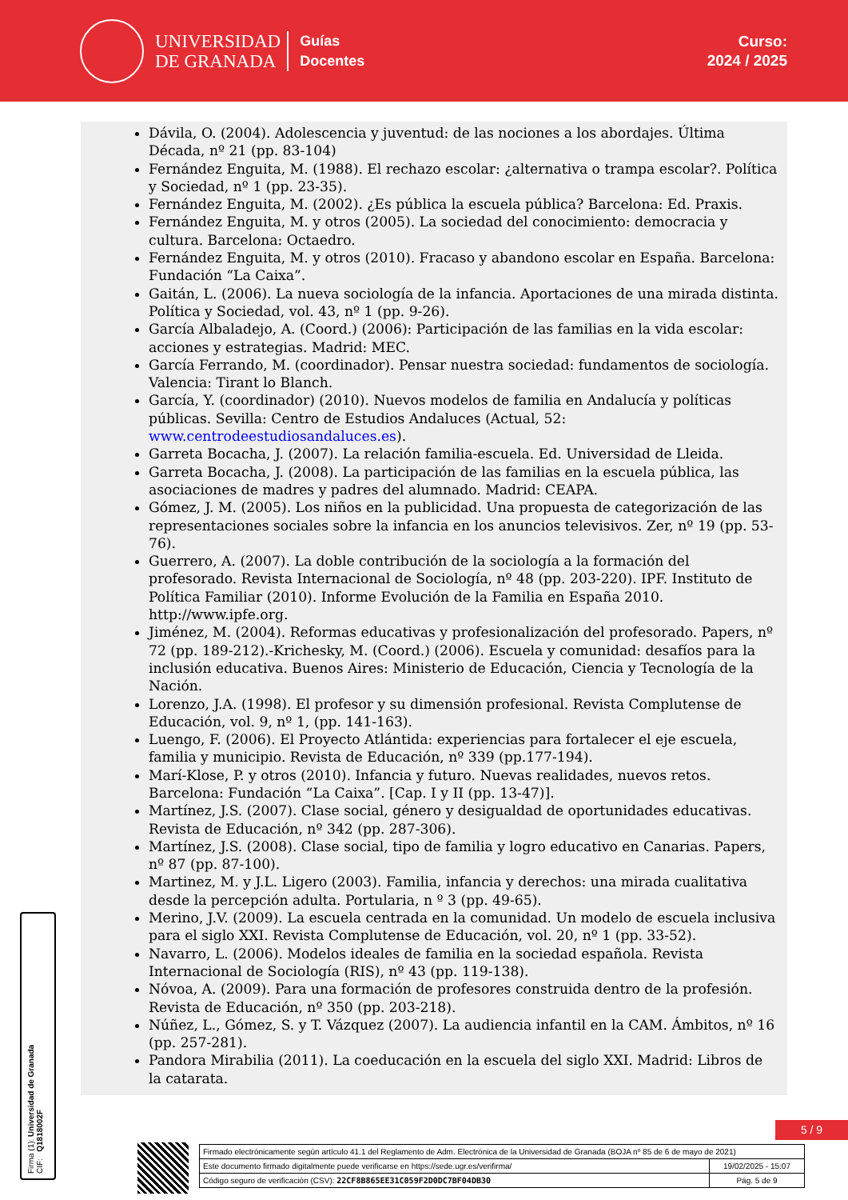UNIVERSIDAD
DE GRANADA
Guías
Docentes
Curso:
2024 / 2025
Dávila, O. (2004). Adolescencia y juventud: de las nociones a los abordajes. Última Década, nº 21 (pp. 83-104)
Fernández Enguita, M. (1988). El rechazo escolar: ¿alternativa o trampa escolar?. Política y Sociedad, nº 1 (pp. 23-35).
Fernández Enguita, M. (2002). ¿Es pública la escuela pública? Barcelona: Ed. Praxis.
Fernández Enguita, M. y otros (2005). La sociedad del conocimiento: democracia y cultura. Barcelona: Octaedro.
Fernández Enguita, M. y otros (2010). Fracaso y abandono escolar en España. Barcelona: Fundación “La Caixa”.
Gaitán, L. (2006). La nueva sociología de la infancia. Aportaciones de una mirada distinta. Política y Sociedad, vol. 43, nº 1 (pp. 9-26).
García Albaladejo, A. (Coord.) (2006): Participación de las familias en la vida escolar: acciones y estrategias. Madrid: MEC.
García Ferrando, M. (coordinador). Pensar nuestra sociedad: fundamentos de sociología. Valencia: Tirant lo Blanch.
García, Y. (coordinador) (2010). Nuevos modelos de familia en Andalucía y políticas públicas. Sevilla: Centro de Estudios Andaluces (Actual, 52: www.centrodeestudiosandaluces.es).
Garreta Bocacha, J. (2007). La relación familia-escuela. Ed. Universidad de Lleida.
Garreta Bocacha, J. (2008). La participación de las familias en la escuela pública, las asociaciones de madres y padres del alumnado. Madrid: CEAPA.
Gómez, J. M. (2005). Los niños en la publicidad. Una propuesta de categorización de las representaciones sociales sobre la infancia en los anuncios televisivos. Zer, nº 19 (pp. 53-76).
Guerrero, A. (2007). La doble contribución de la sociología a la formación del profesorado. Revista Internacional de Sociología, nº 48 (pp. 203-220). IPF. Instituto de Política Familiar (2010). Informe Evolución de la Familia en España 2010. http://www.ipfe.org.
Jiménez, M. (2004). Reformas educativas y profesionalización del profesorado. Papers, nº 72 (pp. 189-212).-Krichesky, M. (Coord.) (2006). Escuela y comunidad: desafíos para la inclusión educativa. Buenos Aires: Ministerio de Educación, Ciencia y Tecnología de la Nación.
Lorenzo, J.A. (1998). El profesor y su dimensión profesional. Revista Complutense de Educación, vol. 9, nº 1, (pp. 141-163).
Luengo, F. (2006). El Proyecto Atlántida: experiencias para fortalecer el eje escuela, familia y municipio. Revista de Educación, nº 339 (pp.177-194).
Marí-Klose, P. y otros (2010). Infancia y futuro. Nuevas realidades, nuevos retos. Barcelona: Fundación “La Caixa”. [Cap. I y II (pp. 13-47)].
Martínez, J.S. (2007). Clase social, género y desigualdad de oportunidades educativas. Revista de Educación, nº 342 (pp. 287-306).
Martínez, J.S. (2008). Clase social, tipo de familia y logro educativo en Canarias. Papers, nº 87 (pp. 87-100).
Martinez, M. y J.L. Ligero (2003). Familia, infancia y derechos: una mirada cualitativa desde la percepción adulta. Portularia, n º 3 (pp. 49-65).
Merino, J.V. (2009). La escuela centrada en la comunidad. Un modelo de escuela inclusiva para el siglo XXI. Revista Complutense de Educación, vol. 20, nº 1 (pp. 33-52).
Navarro, L. (2006). Modelos ideales de familia en la sociedad española. Revista Internacional de Sociología (RIS), nº 43 (pp. 119-138).
Nóvoa, A. (2009). Para una formación de profesores construida dentro de la profesión. Revista de Educación, nº 350 (pp. 203-218).
Núñez, L., Gómez, S. y T. Vázquez (2007). La audiencia infantil en la CAM. Ámbitos, nº 16 (pp. 257-281).
Pandora Mirabilia (2011). La coeducación en la escuela del siglo XXI. Madrid: Libros de la catarata.
Firma (1): Universidad de Granada
CIF: Q1818002F
5 / 9
| Firmado electrónicamente según artículo 41.1 del Reglamento de Adm. Electrónica de la Universidad de Granada (BOJA nº 85 de 6 de mayo de 2021) | |
| Este documento firmado digitalmente puede verificarse en https://sede.ugr.es/verifirma/ | 19/02/2025 - 15:07 |
| Código seguro de verificación (CSV): 22CF8B865EE31C059F2D0DC7BF04DB30 | Pág. 5 de 9 |